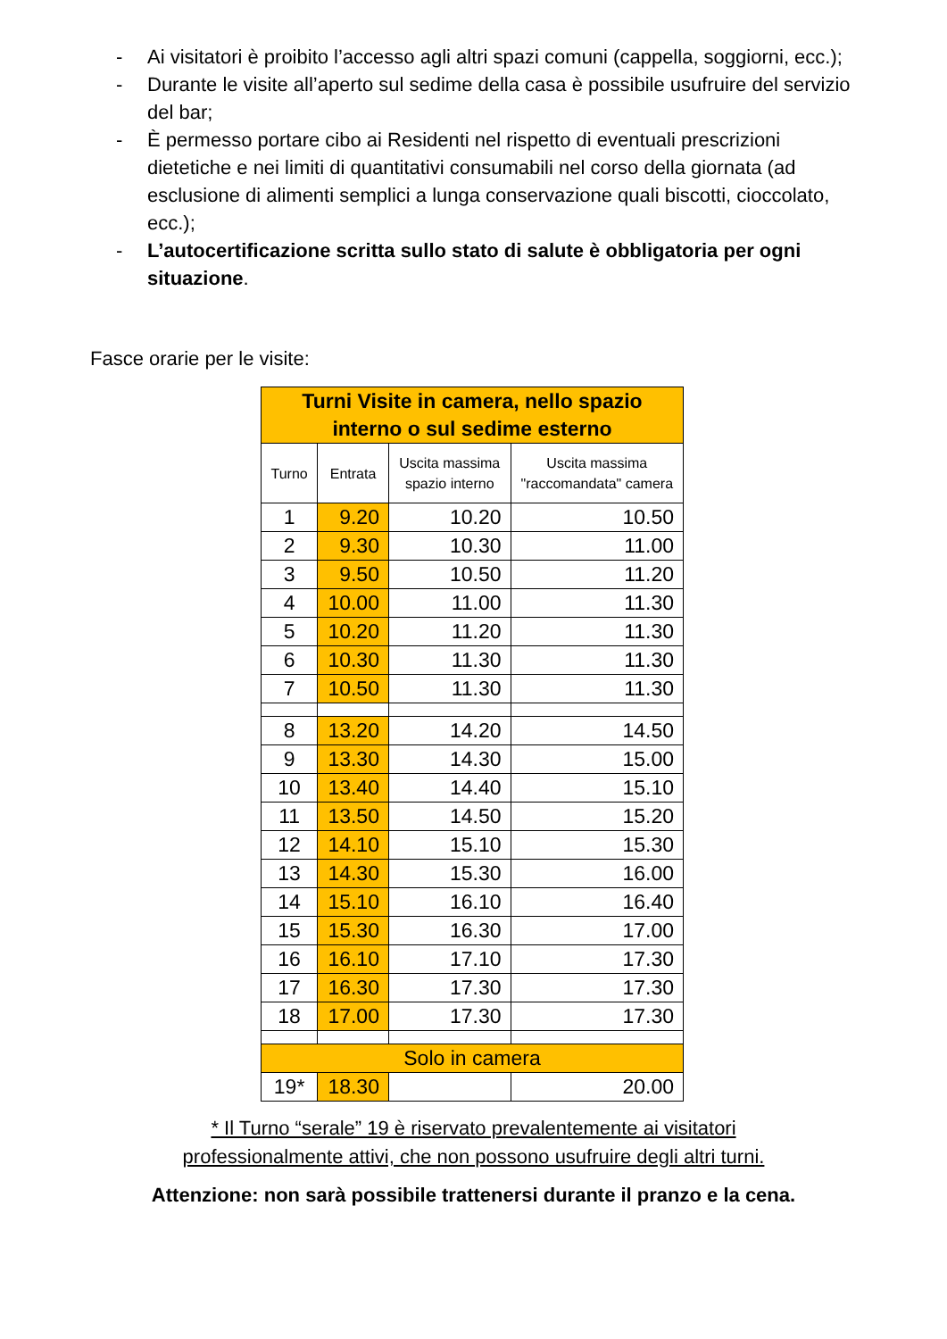- Ai visitatori è proibito l’accesso agli altri spazi comuni (cappella, soggiorni, ecc.);
- Durante le visite all’aperto sul sedime della casa è possibile usufruire del servizio del bar;
- È permesso portare cibo ai Residenti nel rispetto di eventuali prescrizioni dietetiche e nei limiti di quantitativi consumabili nel corso della giornata (ad esclusione di alimenti semplici a lunga conservazione quali biscotti, cioccolato, ecc.);
- L’autocertificazione scritta sullo stato di salute è obbligatoria per ogni situazione.
Fasce orarie per le visite:
| Turni Visite in camera, nello spazio interno o sul sedime esterno | | | |
| --- | --- | --- | --- |
| Turno | Entrata | Uscita massima spazio interno | Uscita massima "raccomandata" camera |
| 1 | 9.20 | 10.20 | 10.50 |
| 2 | 9.30 | 10.30 | 11.00 |
| 3 | 9.50 | 10.50 | 11.20 |
| 4 | 10.00 | 11.00 | 11.30 |
| 5 | 10.20 | 11.20 | 11.30 |
| 6 | 10.30 | 11.30 | 11.30 |
| 7 | 10.50 | 11.30 | 11.30 |
| 8 | 13.20 | 14.20 | 14.50 |
| 9 | 13.30 | 14.30 | 15.00 |
| 10 | 13.40 | 14.40 | 15.10 |
| 11 | 13.50 | 14.50 | 15.20 |
| 12 | 14.10 | 15.10 | 15.30 |
| 13 | 14.30 | 15.30 | 16.00 |
| 14 | 15.10 | 16.10 | 16.40 |
| 15 | 15.30 | 16.30 | 17.00 |
| 16 | 16.10 | 17.10 | 17.30 |
| 17 | 16.30 | 17.30 | 17.30 |
| 18 | 17.00 | 17.30 | 17.30 |
| Solo in camera | | | |
| 19* | 18.30 | | 20.00 |
* Il Turno “serale” 19 è riservato prevalentemente ai visitatori
professionalmente attivi, che non possono usufruire degli altri turni.
Attenzione: non sarà possibile trattenersi durante il pranzo e la cena.